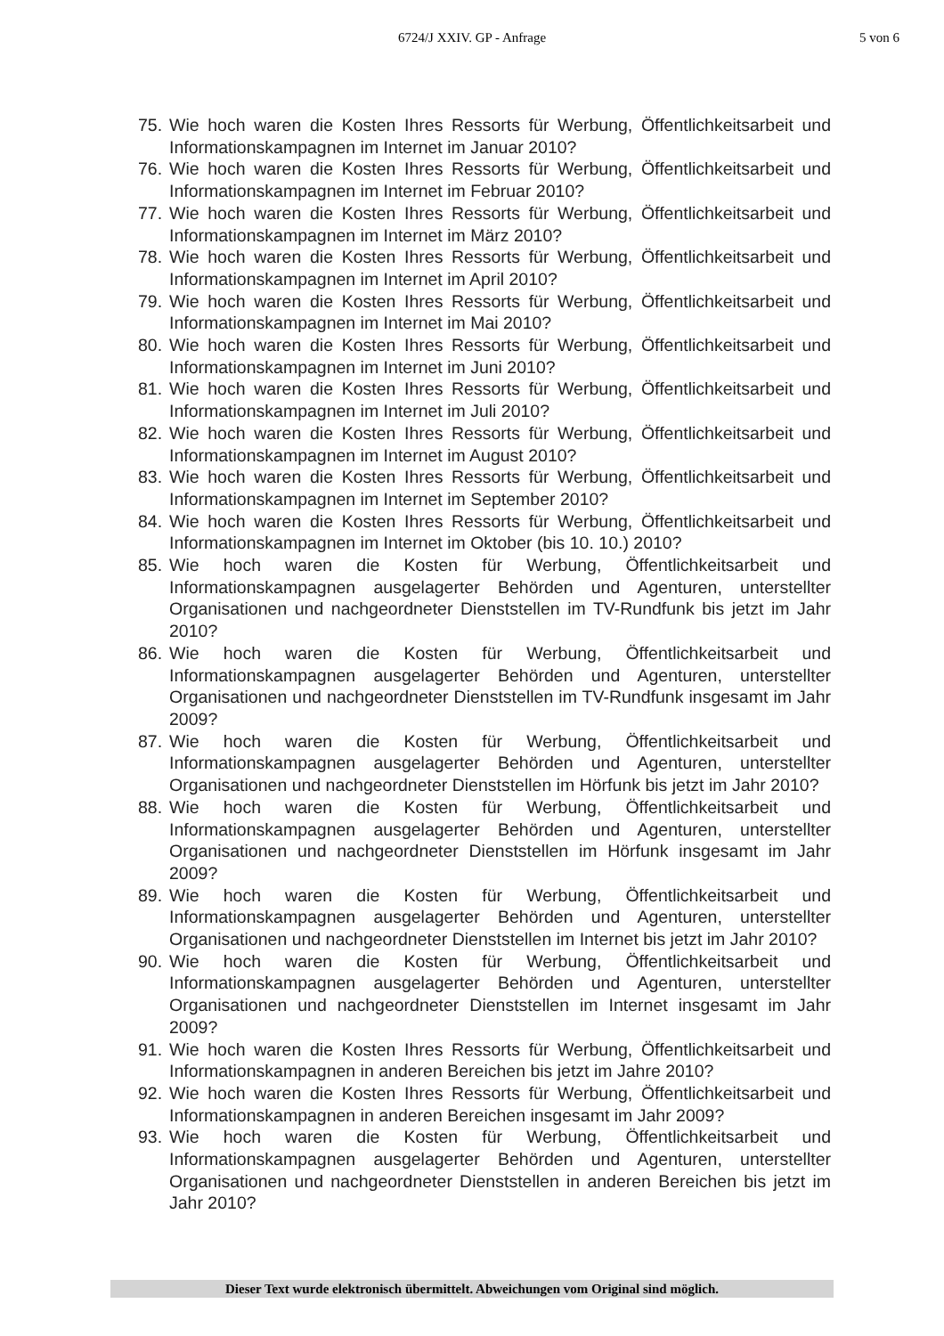6724/J XXIV. GP - Anfrage 5 von 6
75. Wie hoch waren die Kosten Ihres Ressorts für Werbung, Öffentlichkeitsarbeit und Informationskampagnen im Internet im Januar 2010?
76. Wie hoch waren die Kosten Ihres Ressorts für Werbung, Öffentlichkeitsarbeit und Informationskampagnen im Internet im Februar 2010?
77. Wie hoch waren die Kosten Ihres Ressorts für Werbung, Öffentlichkeitsarbeit und Informationskampagnen im Internet im März 2010?
78. Wie hoch waren die Kosten Ihres Ressorts für Werbung, Öffentlichkeitsarbeit und Informationskampagnen im Internet im April 2010?
79. Wie hoch waren die Kosten Ihres Ressorts für Werbung, Öffentlichkeitsarbeit und Informationskampagnen im Internet im Mai 2010?
80. Wie hoch waren die Kosten Ihres Ressorts für Werbung, Öffentlichkeitsarbeit und Informationskampagnen im Internet im Juni 2010?
81. Wie hoch waren die Kosten Ihres Ressorts für Werbung, Öffentlichkeitsarbeit und Informationskampagnen im Internet im Juli 2010?
82. Wie hoch waren die Kosten Ihres Ressorts für Werbung, Öffentlichkeitsarbeit und Informationskampagnen im Internet im August 2010?
83. Wie hoch waren die Kosten Ihres Ressorts für Werbung, Öffentlichkeitsarbeit und Informationskampagnen im Internet im September 2010?
84. Wie hoch waren die Kosten Ihres Ressorts für Werbung, Öffentlichkeitsarbeit und Informationskampagnen im Internet im Oktober (bis 10. 10.) 2010?
85. Wie hoch waren die Kosten für Werbung, Öffentlichkeitsarbeit und Informationskampagnen ausgelagerter Behörden und Agenturen, unterstellter Organisationen und nachgeordneter Dienststellen im TV-Rundfunk bis jetzt im Jahr 2010?
86. Wie hoch waren die Kosten für Werbung, Öffentlichkeitsarbeit und Informationskampagnen ausgelagerter Behörden und Agenturen, unterstellter Organisationen und nachgeordneter Dienststellen im TV-Rundfunk insgesamt im Jahr 2009?
87. Wie hoch waren die Kosten für Werbung, Öffentlichkeitsarbeit und Informationskampagnen ausgelagerter Behörden und Agenturen, unterstellter Organisationen und nachgeordneter Dienststellen im Hörfunk bis jetzt im Jahr 2010?
88. Wie hoch waren die Kosten für Werbung, Öffentlichkeitsarbeit und Informationskampagnen ausgelagerter Behörden und Agenturen, unterstellter Organisationen und nachgeordneter Dienststellen im Hörfunk insgesamt im Jahr 2009?
89. Wie hoch waren die Kosten für Werbung, Öffentlichkeitsarbeit und Informationskampagnen ausgelagerter Behörden und Agenturen, unterstellter Organisationen und nachgeordneter Dienststellen im Internet bis jetzt im Jahr 2010?
90. Wie hoch waren die Kosten für Werbung, Öffentlichkeitsarbeit und Informationskampagnen ausgelagerter Behörden und Agenturen, unterstellter Organisationen und nachgeordneter Dienststellen im Internet insgesamt im Jahr 2009?
91. Wie hoch waren die Kosten Ihres Ressorts für Werbung, Öffentlichkeitsarbeit und Informationskampagnen in anderen Bereichen bis jetzt im Jahre 2010?
92. Wie hoch waren die Kosten Ihres Ressorts für Werbung, Öffentlichkeitsarbeit und Informationskampagnen in anderen Bereichen insgesamt im Jahr 2009?
93. Wie hoch waren die Kosten für Werbung, Öffentlichkeitsarbeit und Informationskampagnen ausgelagerter Behörden und Agenturen, unterstellter Organisationen und nachgeordneter Dienststellen in anderen Bereichen bis jetzt im Jahr 2010?
Dieser Text wurde elektronisch übermittelt. Abweichungen vom Original sind möglich.